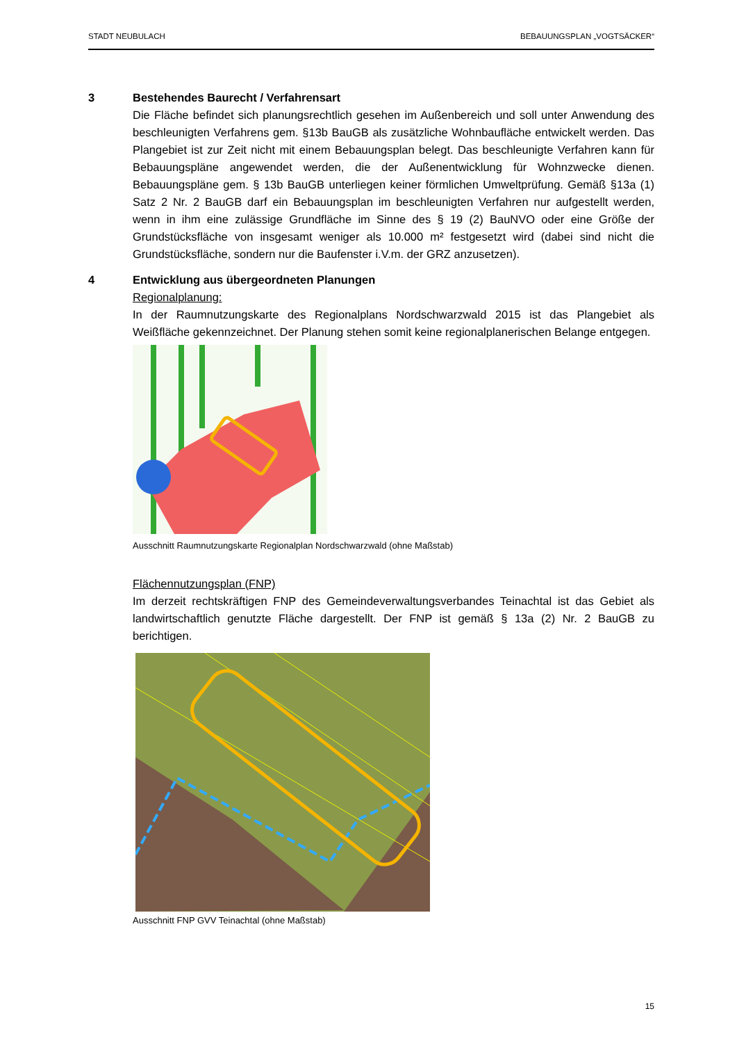STADT NEUBULACH BEBAUUNGSPLAN „VOGTSÄCKER“
3 Bestehendes Baurecht / Verfahrensart
Die Fläche befindet sich planungsrechtlich gesehen im Außenbereich und soll unter Anwendung des beschleunigten Verfahrens gem. §13b BauGB als zusätzliche Wohnbaufläche entwickelt werden. Das Plangebiet ist zur Zeit nicht mit einem Bebauungsplan belegt. Das beschleunigte Verfahren kann für Bebauungspläne angewendet werden, die der Außenentwicklung für Wohnzwecke dienen. Bebauungspläne gem. § 13b BauGB unterliegen keiner förmlichen Umweltprüfung. Gemäß §13a (1) Satz 2 Nr. 2 BauGB darf ein Bebauungsplan im beschleunigten Verfahren nur aufgestellt werden, wenn in ihm eine zulässige Grundfläche im Sinne des § 19 (2) BauNVO oder eine Größe der Grundstücksfläche von insgesamt weniger als 10.000 m² festgesetzt wird (dabei sind nicht die Grundstücksfläche, sondern nur die Baufenster i.V.m. der GRZ anzusetzen).
4 Entwicklung aus übergeordneten Planungen
Regionalplanung:
In der Raumnutzungskarte des Regionalplans Nordschwarzwald 2015 ist das Plangebiet als Weißfläche gekennzeichnet. Der Planung stehen somit keine regionalplanerischen Belange entgegen.
Ausschnitt Raumnutzungskarte Regionalplan Nordschwarzwald (ohne Maßstab)
Flächennutzungsplan (FNP)
Im derzeit rechtskräftigen FNP des Gemeindeverwaltungsverbandes Teinachtal ist das Gebiet als landwirtschaftlich genutzte Fläche dargestellt. Der FNP ist gemäß § 13a (2) Nr. 2 BauGB zu berichtigen.
Ausschnitt FNP GVV Teinachtal (ohne Maßstab)
15